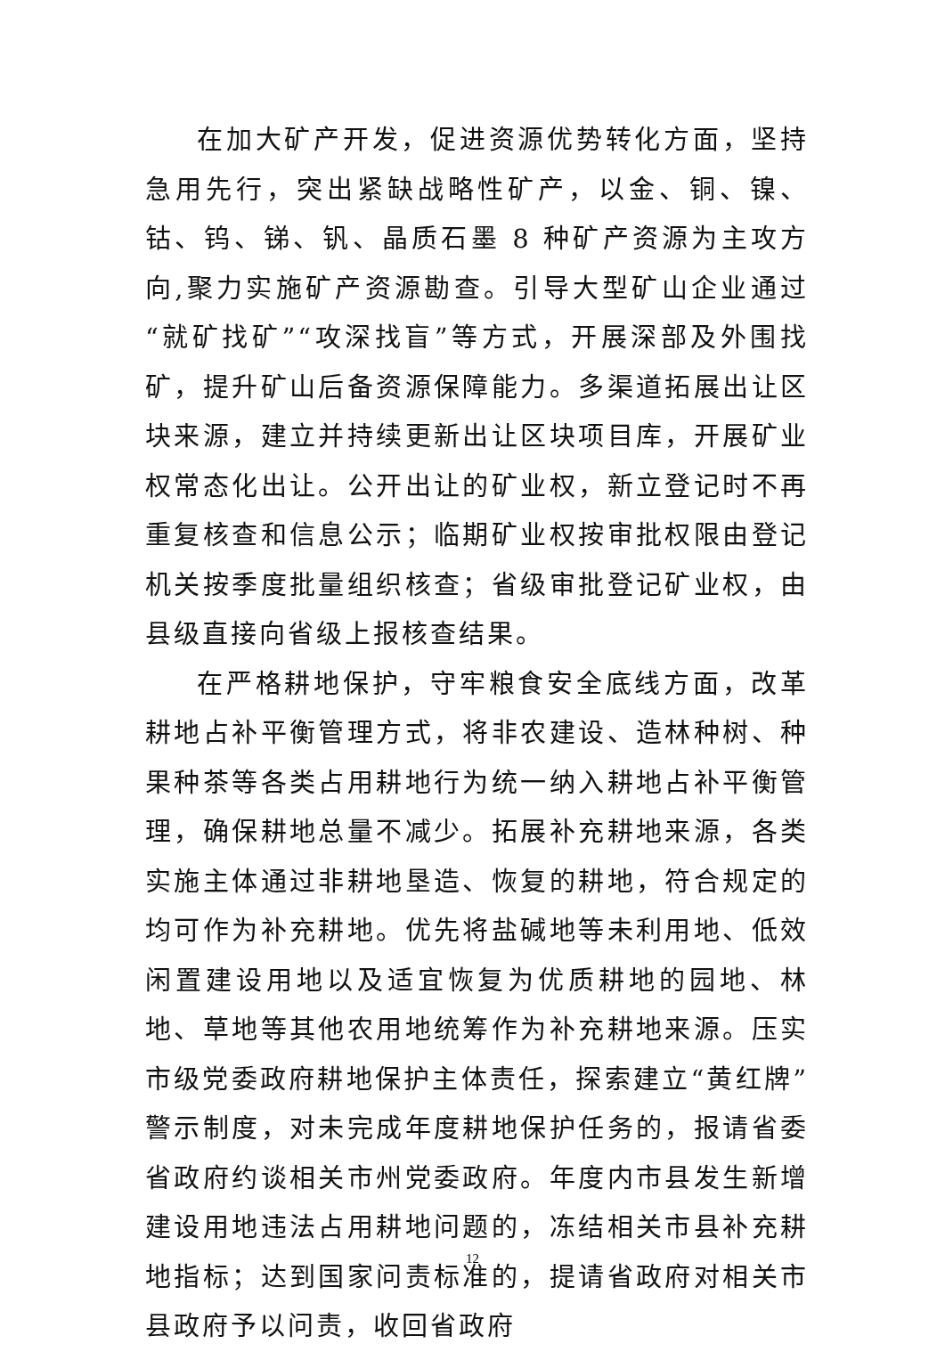在加大矿产开发，促进资源优势转化方面，坚持急用先行，突出紧缺战略性矿产，以金、铜、镍、钴、钨、锑、钒、晶质石墨 8 种矿产资源为主攻方向,聚力实施矿产资源勘查。引导大型矿山企业通过“就矿找矿”“攻深找盲”等方式，开展深部及外围找矿，提升矿山后备资源保障能力。多渠道拓展出让区块来源，建立并持续更新出让区块项目库，开展矿业权常态化出让。公开出让的矿业权，新立登记时不再重复核查和信息公示；临期矿业权按审批权限由登记机关按季度批量组织核查；省级审批登记矿业权，由县级直接向省级上报核查结果。
在严格耕地保护，守牢粮食安全底线方面，改革耕地占补平衡管理方式，将非农建设、造林种树、种果种茶等各类占用耕地行为统一纳入耕地占补平衡管理，确保耕地总量不减少。拓展补充耕地来源，各类实施主体通过非耕地垦造、恢复的耕地，符合规定的均可作为补充耕地。优先将盐碱地等未利用地、低效闲置建设用地以及适宜恢复为优质耕地的园地、林地、草地等其他农用地统筹作为补充耕地来源。压实市级党委政府耕地保护主体责任，探索建立“黄红牌”警示制度，对未完成年度耕地保护任务的，报请省委省政府约谈相关市州党委政府。年度内市县发生新增建设用地违法占用耕地问题的，冻结相关市县补充耕地指标；达到国家问责标准的，提请省政府对相关市县政府予以问责，收回省政府
12